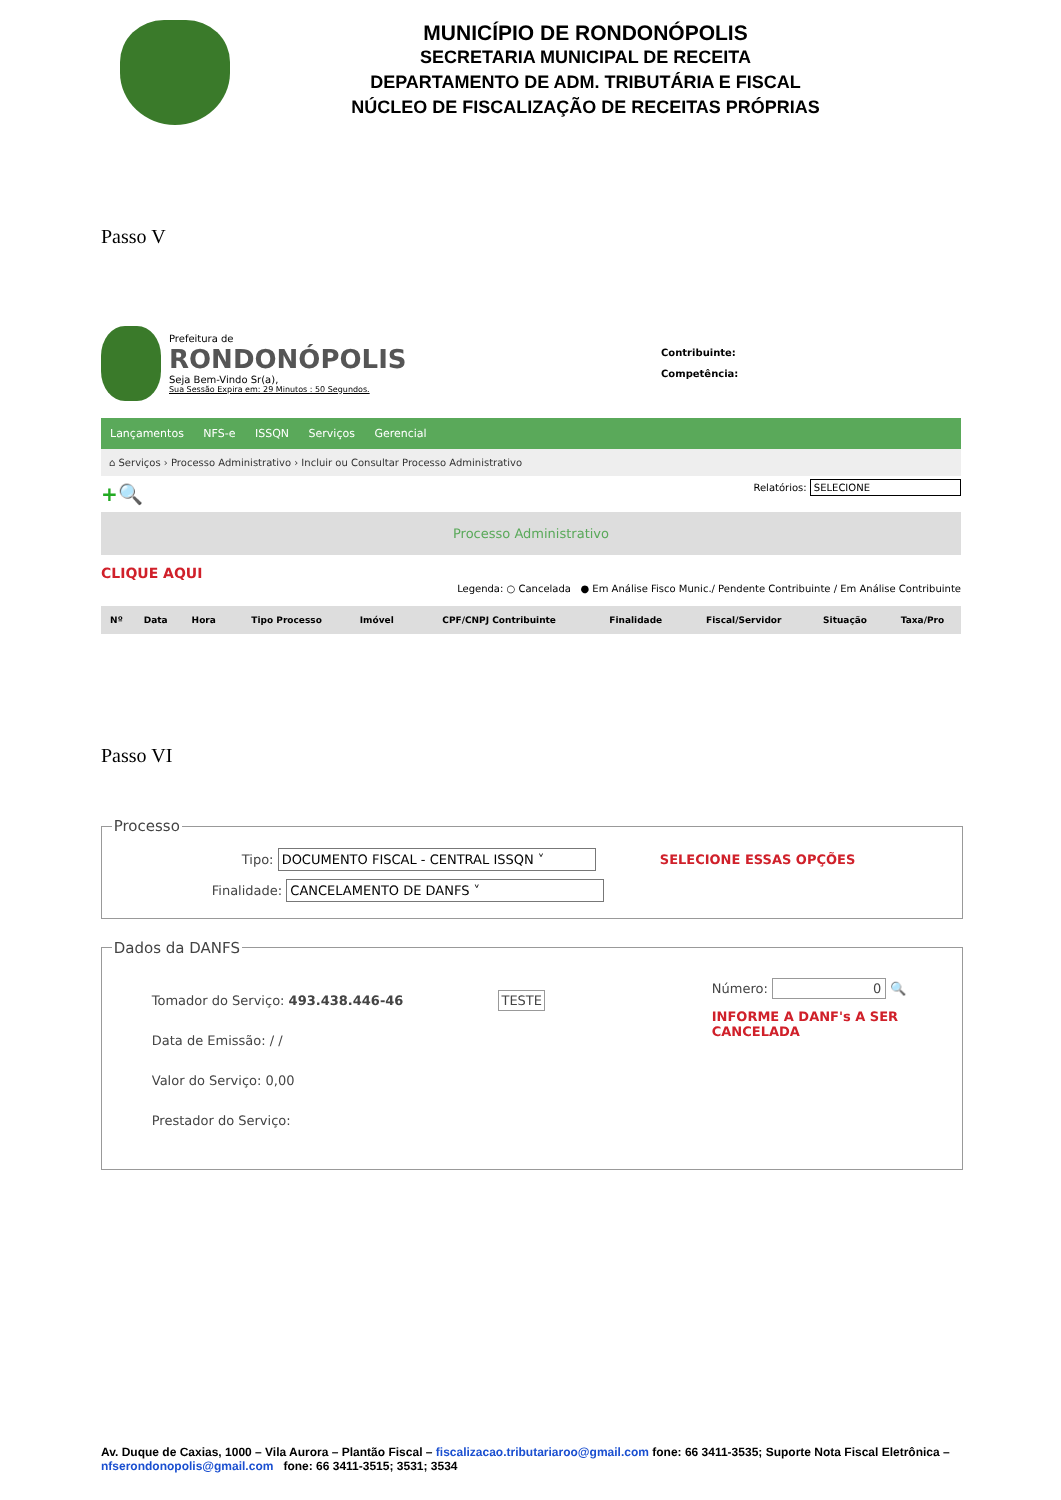MUNICÍPIO DE RONDONÓPOLIS
SECRETARIA MUNICIPAL DE RECEITA
DEPARTAMENTO DE ADM. TRIBUTÁRIA E FISCAL
NÚCLEO DE FISCALIZAÇÃO DE RECEITAS PRÓPRIAS
Passo V
Prefeitura de
RONDONÓPOLIS
Seja Bem-Vindo Sr(a),
Sua Sessão Expira em: 29 Minutos : 50 Segundos.
Contribuinte:
Competência:
Lançamentos NFS-e ISSQN Serviços Gerencial
⌂ Serviços › Processo Administrativo › Incluir ou Consultar Processo Administrativo
+🔍 Relatórios: SELECIONE
Processo Administrativo
CLIQUE AQUI Legenda: ○ Cancelada ● Em Análise Fisco Munic./ Pendente Contribuinte / Em Análise Contribuinte
| Nº | Data | Hora | Tipo Processo | Imóvel | CPF/CNPJ Contribuinte | Finalidade | Fiscal/Servidor | Situação | Taxa/Pro |
| --- | --- | --- | --- | --- | --- | --- | --- | --- | --- |
Passo VI
Processo
Tipo: DOCUMENTO FISCAL - CENTRAL ISSQN ˅ SELECIONE ESSAS OPÇÕES
Finalidade: CANCELAMENTO DE DANFS ˅
Dados da DANFS
Tomador do Serviço: 493.438.446-46 TESTE
Data de Emissão: / /
Valor do Serviço: 0,00
Prestador do Serviço:
Número: 0 🔍
INFORME A DANF's A SER CANCELADA
Av. Duque de Caxias, 1000 – Vila Aurora – Plantão Fiscal – fiscalizacao.tributariaroo@gmail.com fone: 66 3411-3535; Suporte Nota Fiscal Eletrônica – nfserondonopolis@gmail.com fone: 66 3411-3515; 3531; 3534